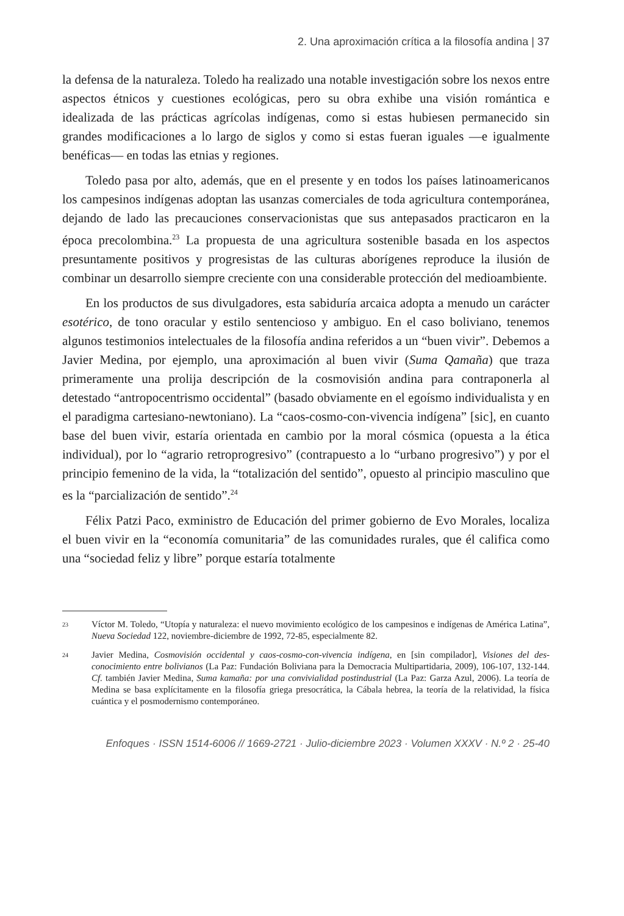2. Una aproximación crítica a la filosofía andina | 37
la defensa de la naturaleza. Toledo ha realizado una notable investigación sobre los nexos entre aspectos étnicos y cuestiones ecológicas, pero su obra exhibe una visión romántica e idealizada de las prácticas agrícolas indígenas, como si estas hubiesen permanecido sin grandes modificaciones a lo largo de siglos y como si estas fueran iguales —e igualmente benéficas— en todas las etnias y regiones.
Toledo pasa por alto, además, que en el presente y en todos los países latinoamericanos los campesinos indígenas adoptan las usanzas comerciales de toda agricultura contemporánea, dejando de lado las precauciones conservacionistas que sus antepasados practicaron en la época precolombina.<sup>23</sup> La propuesta de una agricultura sostenible basada en los aspectos presuntamente positivos y progresistas de las culturas aborígenes reproduce la ilusión de combinar un desarrollo siempre creciente con una considerable protección del medioambiente.
En los productos de sus divulgadores, esta sabiduría arcaica adopta a menudo un carácter esotérico, de tono oracular y estilo sentencioso y ambiguo. En el caso boliviano, tenemos algunos testimonios intelectuales de la filosofía andina referidos a un “buen vivir”. Debemos a Javier Medina, por ejemplo, una aproximación al buen vivir (Suma Qamaña) que traza primeramente una prolija descripción de la cosmovisión andina para contraponerla al detestado “antropocentrismo occidental” (basado obviamente en el egoísmo individualista y en el paradigma cartesiano-newtoniano). La “caos-cosmo-con-vivencia indígena” [sic], en cuanto base del buen vivir, estaría orientada en cambio por la moral cósmica (opuesta a la ética individual), por lo “agrario retroprogresivo” (contrapuesto a lo “urbano progresivo”) y por el principio femenino de la vida, la “totalización del sentido”, opuesto al principio masculino que es la “parcialización de sentido”.<sup>24</sup>
Félix Patzi Paco, exministro de Educación del primer gobierno de Evo Morales, localiza el buen vivir en la “economía comunitaria” de las comunidades rurales, que él califica como una “sociedad feliz y libre” porque estaría totalmente
23 Víctor M. Toledo, “Utopía y naturaleza: el nuevo movimiento ecológico de los campesinos e indígenas de América Latina”, Nueva Sociedad 122, noviembre-diciembre de 1992, 72-85, especialmente 82.
24 Javier Medina, Cosmovisión occidental y caos-cosmo-con-vivencia indígena, en [sin compilador], Visiones del des-conocimiento entre bolivianos (La Paz: Fundación Boliviana para la Democracia Multipartidaria, 2009), 106-107, 132-144. Cf. también Javier Medina, Suma kamaña: por una convivialidad postindustrial (La Paz: Garza Azul, 2006). La teoría de Medina se basa explícitamente en la filosofía griega presocrática, la Cábala hebrea, la teoría de la relatividad, la física cuántica y el posmodernismo contemporáneo.
Enfoques · ISSN 1514-6006 // 1669-2721 · Julio-diciembre 2023 · Volumen XXXV · N.º 2 · 25-40